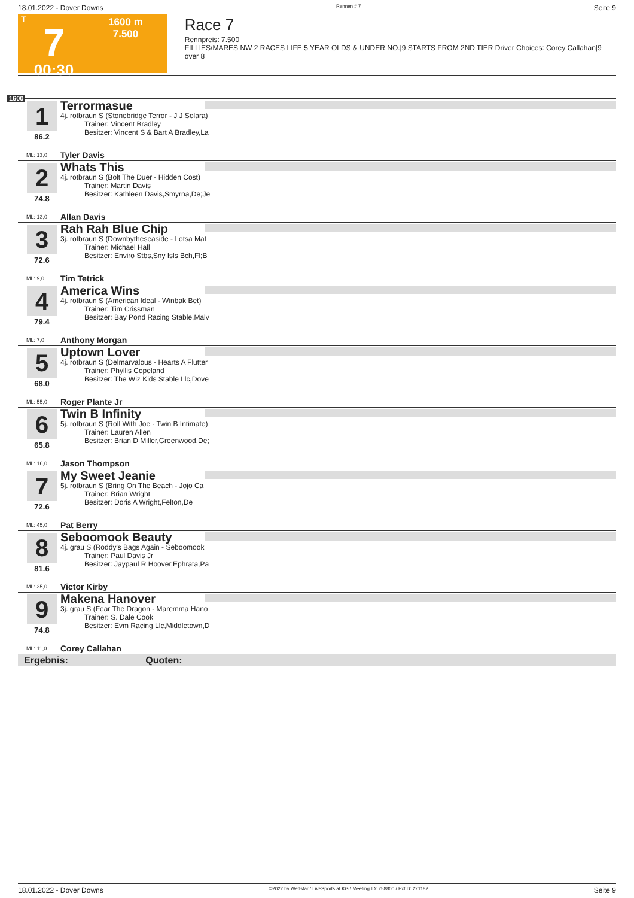18.01.2022 - Dover Downs Rennen # 7 Seite 9
T
7
00:30
1600 m
7.500
Race 7
Rennpreis: 7.500
FILLIES/MARES NW 2 RACES LIFE 5 YEAR OLDS & UNDER NO.|9 STARTS FROM 2ND TIER Driver Choices: Corey Callahan|9 over 8
1600
1
86.2
Terrormasue
4j. rotbraun S (Stonebridge Terror - J J Solara)
Trainer: Vincent Bradley
Besitzer: Vincent S & Bart A Bradley,La
ML: 13,0 Tyler Davis
2
74.8
Whats This
4j. rotbraun S (Bolt The Duer - Hidden Cost)
Trainer: Martin Davis
Besitzer: Kathleen Davis,Smyrna,De;Je
ML: 13,0 Allan Davis
3
72.6
Rah Rah Blue Chip
3j. rotbraun S (Downbytheseaside - Lotsa Mat
Trainer: Michael Hall
Besitzer: Enviro Stbs,Sny Isls Bch,Fl;B
ML: 9,0 Tim Tetrick
4
79.4
America Wins
4j. rotbraun S (American Ideal - Winbak Bet)
Trainer: Tim Crissman
Besitzer: Bay Pond Racing Stable,Malv
ML: 7,0 Anthony Morgan
5
68.0
Uptown Lover
4j. rotbraun S (Delmarvalous - Hearts A Flutter
Trainer: Phyllis Copeland
Besitzer: The Wiz Kids Stable Llc,Dove
ML: 55,0 Roger Plante Jr
6
65.8
Twin B Infinity
5j. rotbraun S (Roll With Joe - Twin B Intimate)
Trainer: Lauren Allen
Besitzer: Brian D Miller,Greenwood,De;
ML: 16,0 Jason Thompson
7
72.6
My Sweet Jeanie
5j. rotbraun S (Bring On The Beach - Jojo Ca
Trainer: Brian Wright
Besitzer: Doris A Wright,Felton,De
ML: 45,0 Pat Berry
8
81.6
Seboomook Beauty
4j. grau S (Roddy's Bags Again - Seboomook
Trainer: Paul Davis Jr
Besitzer: Jaypaul R Hoover,Ephrata,Pa
ML: 35,0 Victor Kirby
9
74.8
Makena Hanover
3j. grau S (Fear The Dragon - Maremma Hano
Trainer: S. Dale Cook
Besitzer: Evm Racing Llc,Middletown,D
ML: 11,0 Corey Callahan
Ergebnis: Quoten:
18.01.2022 - Dover Downs ©2022 by Wettstar / LiveSports.at KG / Meeting ID: 258800 / ExtID: 221182 Seite 9